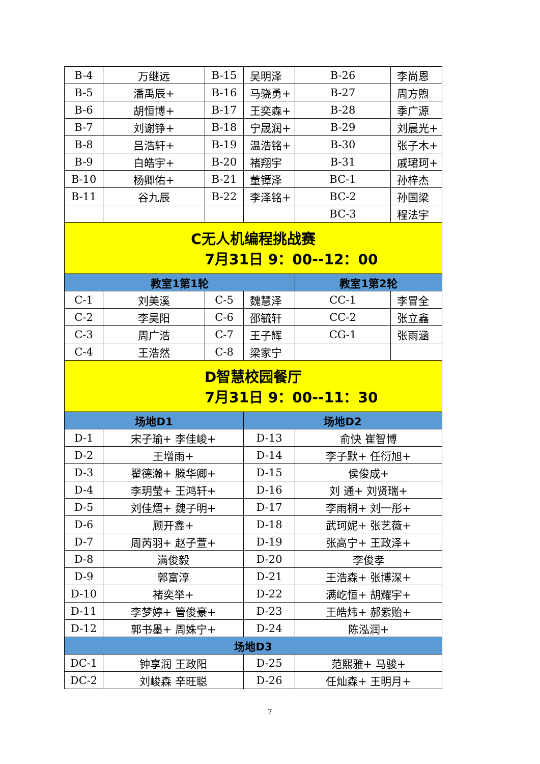| B-4 | 万继远 | B-15 | 吴明泽 | B-26 | 李尚恩 |
| B-5 | 潘禹辰+ | B-16 | 马骁勇+ | B-27 | 周方煦 |
| B-6 | 胡恒博+ | B-17 | 王奕森+ | B-28 | 季广源 |
| B-7 | 刘谢铮+ | B-18 | 宁晟润+ | B-29 | 刘晨光+ |
| B-8 | 吕浩轩+ | B-19 | 温浩铭+ | B-30 | 张子木+ |
| B-9 | 白皓宇+ | B-20 | 褚翔宇 | B-31 | 戚珺珂+ |
| B-10 | 杨卿佑+ | B-21 | 董镡泽 | BC-1 | 孙梓杰 |
| B-11 | 谷九辰 | B-22 | 李泽铭+ | BC-2 | 孙国梁 |
| | | | | BC-3 | 程法宇 |
| C无人机编程挑战赛 7月31日 9：00--12：00 | | | | | |
| 教室1第1轮 | | | | 教室1第2轮 | |
| C-1 | 刘美溪 | C-5 | 魏慧泽 | CC-1 | 李冒全 |
| C-2 | 李昊阳 | C-6 | 邵毓轩 | CC-2 | 张立鑫 |
| C-3 | 周广浩 | C-7 | 王子辉 | CG-1 | 张雨涵 |
| C-4 | 王浩然 | C-8 | 梁家宁 | | |
| D智慧校园餐厅 7月31日 9：00--11：30 | | | | | |
| 场地D1 | | | 场地D2 | | |
| D-1 | 宋子瑜+ 李佳峻+ | | D-13 | 俞快 崔智博 | |
| D-2 | 王增雨+ | | D-14 | 李子默+ 任衍旭+ | |
| D-3 | 翟德瀚+ 滕华卿+ | | D-15 | 侯俊成+ | |
| D-4 | 李玥莹+ 王鸿轩+ | | D-16 | 刘 通+ 刘贤瑞+ | |
| D-5 | 刘佳熠+ 魏子明+ | | D-17 | 李雨桐+ 刘一彤+ | |
| D-6 | 顾开鑫+ | | D-18 | 武珂妮+ 张艺薇+ | |
| D-7 | 周芮羽+ 赵子萱+ | | D-19 | 张高宁+ 王政泽+ | |
| D-8 | 满俊毅 | | D-20 | 李俊孝 | |
| D-9 | 郭富淳 | | D-21 | 王浩森+ 张博深+ | |
| D-10 | 褚奕举+ | | D-22 | 满屹恒+ 胡耀宇+ | |
| D-11 | 李梦婷+ 管俊豪+ | | D-23 | 王皓炜+ 郝紫贻+ | |
| D-12 | 郭书墨+ 周姝宁+ | | D-24 | 陈泓润+ | |
| 场地D3 | | | | | |
| DC-1 | 钟享润 王政阳 | | D-25 | 范熙雅+ 马骏+ | |
| DC-2 | 刘峻森 辛旺聪 | | D-26 | 任灿森+ 王明月+ | |
7